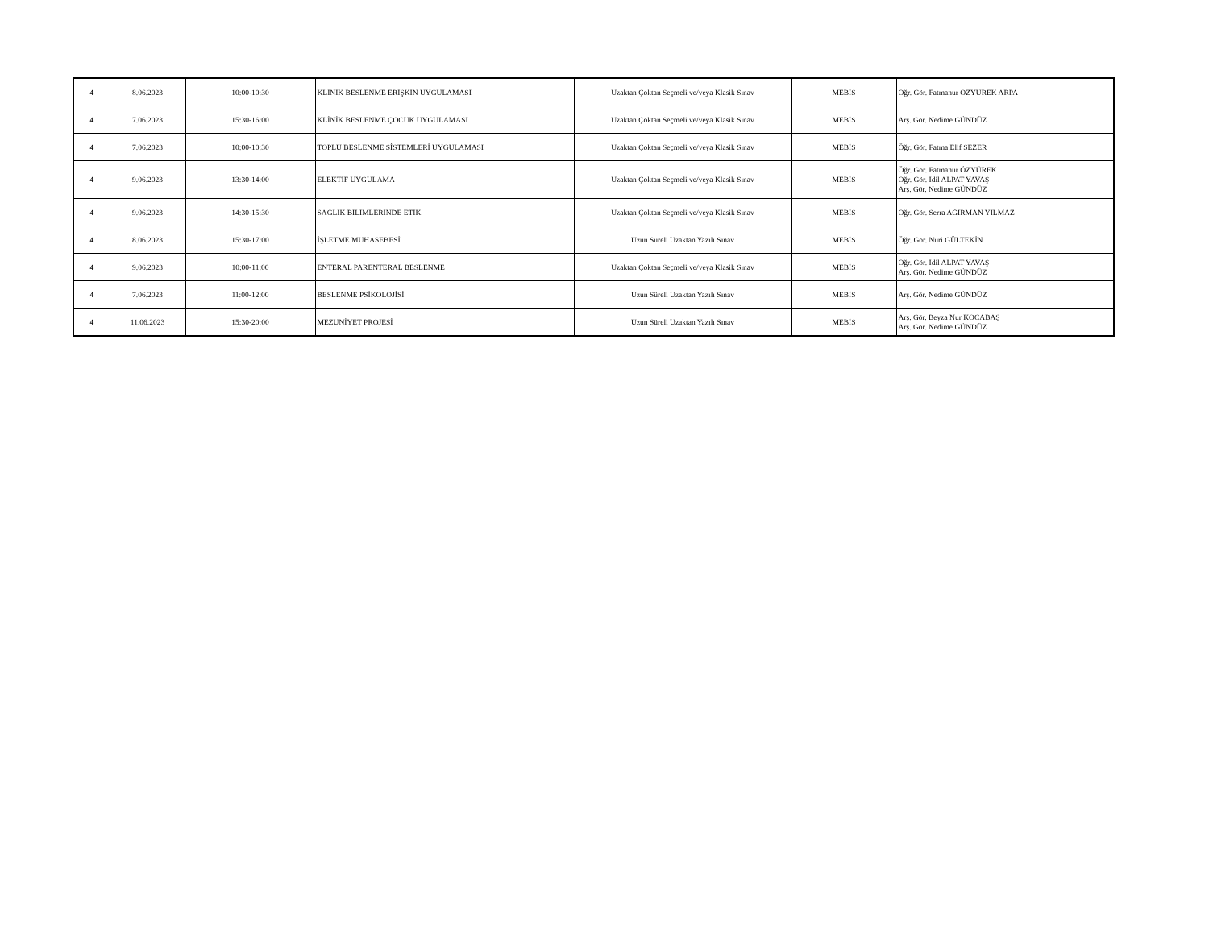| 4 | 8.06.2023 | 10:00-10:30 | KLİNİK BESLENME ERİŞKİN UYGULAMASI | Uzaktan Çoktan Seçmeli ve/veya Klasik Sınav | MEBİS | Öğr. Gör. Fatmanur ÖZYÜREK ARPA |
| 4 | 7.06.2023 | 15:30-16:00 | KLİNİK BESLENME ÇOCUK UYGULAMASI | Uzaktan Çoktan Seçmeli ve/veya Klasik Sınav | MEBİS | Arş. Gör. Nedime GÜNDÜZ |
| 4 | 7.06.2023 | 10:00-10:30 | TOPLU BESLENME SİSTEMLERİ UYGULAMASI | Uzaktan Çoktan Seçmeli ve/veya Klasik Sınav | MEBİS | Öğr. Gör. Fatma Elif SEZER |
| 4 | 9.06.2023 | 13:30-14:00 | ELEKTİF UYGULAMA | Uzaktan Çoktan Seçmeli ve/veya Klasik Sınav | MEBİS | Öğr. Gör. Fatmanur ÖZYÜREK Öğr. Gör. İdil ALPAT YAVAŞ Arş. Gör. Nedime GÜNDÜZ |
| 4 | 9.06.2023 | 14:30-15:30 | SAĞLIK BİLİMLERİNDE ETİK | Uzaktan Çoktan Seçmeli ve/veya Klasik Sınav | MEBİS | Öğr. Gör. Serra AĞIRMAN YILMAZ |
| 4 | 8.06.2023 | 15:30-17:00 | İŞLETME MUHASEBESİ | Uzun Süreli Uzaktan Yazılı Sınav | MEBİS | Öğr. Gör. Nuri GÜLTEKİN |
| 4 | 9.06.2023 | 10:00-11:00 | ENTERAL PARENTERAL BESLENME | Uzaktan Çoktan Seçmeli ve/veya Klasik Sınav | MEBİS | Öğr. Gör. İdil ALPAT YAVAŞ Arş. Gör. Nedime GÜNDÜZ |
| 4 | 7.06.2023 | 11:00-12:00 | BESLENME PSİKOLOJİSİ | Uzun Süreli Uzaktan Yazılı Sınav | MEBİS | Arş. Gör. Nedime GÜNDÜZ |
| 4 | 11.06.2023 | 15:30-20:00 | MEZUNİYET PROJESİ | Uzun Süreli Uzaktan Yazılı Sınav | MEBİS | Arş. Gör. Beyza Nur KOCABAŞ Arş. Gör. Nedime GÜNDÜZ |